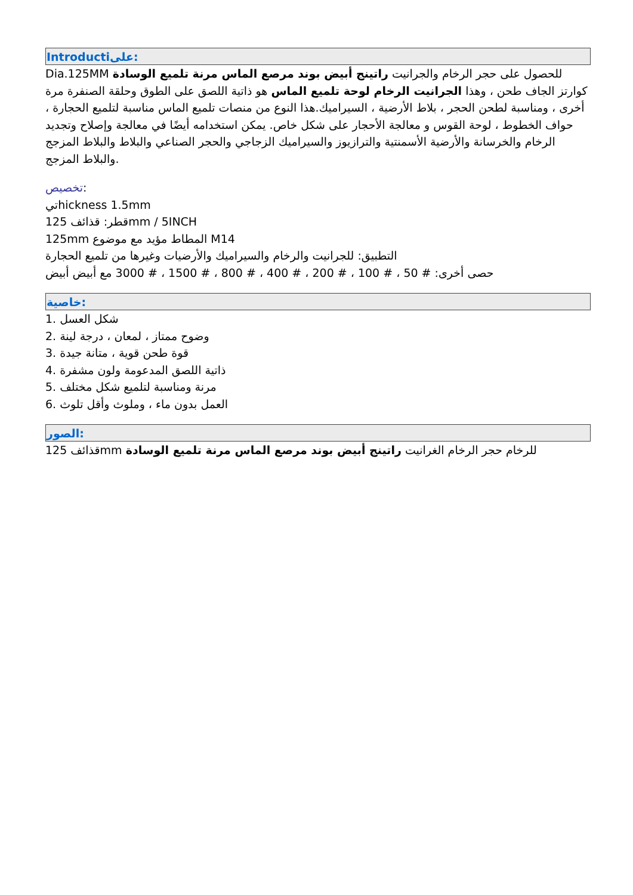Introductiعلى:
Dia.125MM للحصول على حجر الرخام والجرانيت راتينج أبيض بوند مرصع الماس مرنة تلميع الوسادة كوارتز الجاف طحن ، وهذا الجرانيت الرخام لوحة تلميع الماس هو ذاتية اللصق على الطوق وحلقة الصنفرة مرة أخرى ، ومناسبة لطحن الحجر ، بلاط الأرضية ، السيراميك.هذا النوع من منصات تلميع الماس مناسبة لتلميع الحجارة ، حواف الخطوط ، لوحة القوس و معالجة الأحجار على شكل خاص. يمكن استخدامه أيضًا في معالجة وإصلاح وتجديد الرخام والخرسانة والأرضية الأسمنتية والترازيوز والسيراميك الزجاجي والحجر الصناعي والبلاط والبلاط المزجج والبلاط المزجج.
تخصيص:
تيhickness 1.5mm
قطر: قذائف 125mm / 5INCH
125mm المطاط مؤيد مع موضوع M14
التطبيق: للجرانيت والرخام والسيراميك والأرضيات وغيرها من تلميع الحجارة
حصى أخرى: # 50 ، # 100 ، # 200 ، # 400 ، # 800 ، # 1500 ، # 3000 مع أبيض أبيض
خاصية:
1. شكل العسل
2. وضوح ممتاز ، لمعان ، درجة لينة
3. قوة طحن قوية ، متانة جيدة
4. ذاتية اللصق المدعومة ولون مشفرة
5. مرنة ومناسبة لتلميع شكل مختلف
6. العمل بدون ماء ، وملوث وأقل تلوث
الصور:
125 قذائفmm للرخام حجر الرخام الغرانيت راتينج أبيض بوند مرصع الماس مرنة تلميع الوسادة